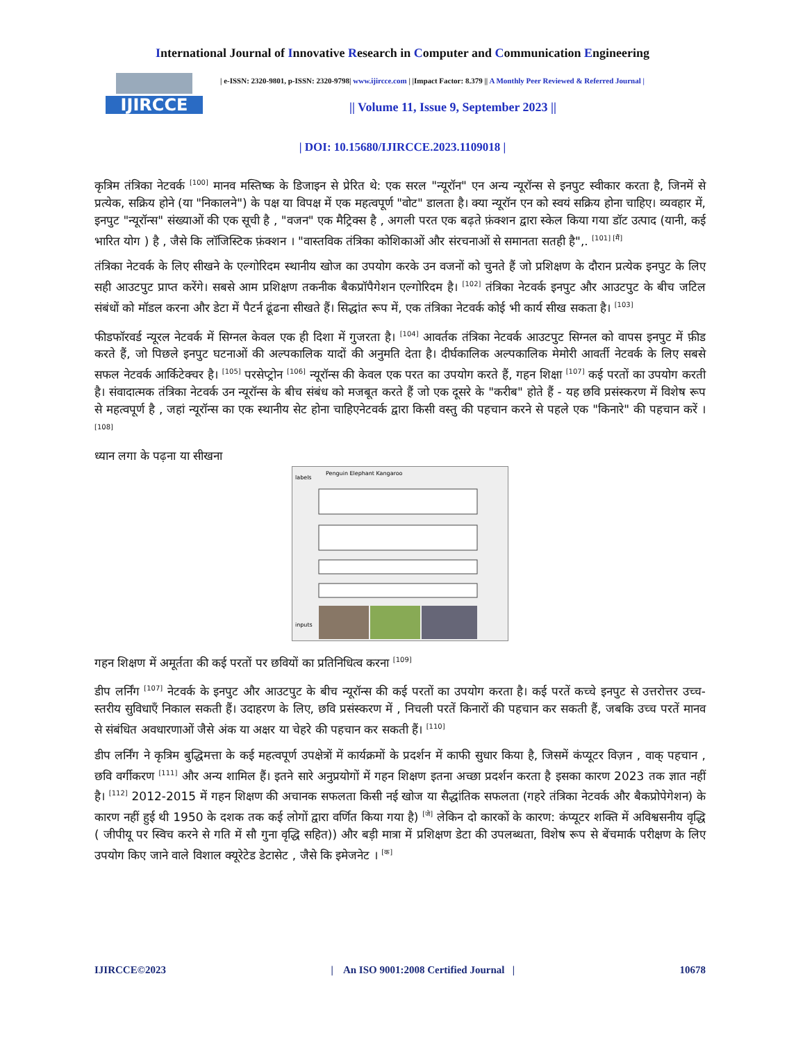International Journal of Innovative Research in Computer and Communication Engineering
IJIRCCE
| e-ISSN: 2320-9801, p-ISSN: 2320-9798| www.ijircce.com | |Impact Factor: 8.379 || A Monthly Peer Reviewed & Referred Journal |
|| Volume 11, Issue 9, September 2023 ||
| DOI: 10.15680/IJIRCCE.2023.1109018 |
कृत्रिम तंत्रिका नेटवर्क <sup>[100]</sup> मानव मस्तिष्क के डिजाइन से प्रेरित थे: एक सरल "न्यूरॉन" एन अन्य न्यूरॉन्स से इनपुट स्वीकार करता है, जिनमें से प्रत्येक, सक्रिय होने (या "निकालने") के पक्ष या विपक्ष में एक महत्वपूर्ण "वोट" डालता है। क्या न्यूरॉन एन को स्वयं सक्रिय होना चाहिए। व्यवहार में, इनपुट "न्यूरॉन्स" संख्याओं की एक सूची है , "वजन" एक मैट्रिक्स है , अगली परत एक बढ़ते फ़ंक्शन द्वारा स्केल किया गया डॉट उत्पाद (यानी, कई भारित योग ) है , जैसे कि लॉजिस्टिक फ़ंक्शन । "वास्तविक तंत्रिका कोशिकाओं और संरचनाओं से समानता सतही है",. <sup>[101] [मैं]</sup>
तंत्रिका नेटवर्क के लिए सीखने के एल्गोरिदम स्थानीय खोज का उपयोग करके उन वजनों को चुनते हैं जो प्रशिक्षण के दौरान प्रत्येक इनपुट के लिए सही आउटपुट प्राप्त करेंगे। सबसे आम प्रशिक्षण तकनीक बैकप्रॉपैगेशन एल्गोरिदम है। <sup>[102]</sup> तंत्रिका नेटवर्क इनपुट और आउटपुट के बीच जटिल संबंधों को मॉडल करना और डेटा में पैटर्न ढूंढना सीखते हैं। सिद्धांत रूप में, एक तंत्रिका नेटवर्क कोई भी कार्य सीख सकता है। <sup>[103]</sup>
फीडफॉरवर्ड न्यूरल नेटवर्क में सिग्नल केवल एक ही दिशा में गुजरता है। <sup>[104]</sup> आवर्तक तंत्रिका नेटवर्क आउटपुट सिग्नल को वापस इनपुट में फ़ीड करते हैं, जो पिछले इनपुट घटनाओं की अल्पकालिक यादों की अनुमति देता है। दीर्घकालिक अल्पकालिक मेमोरी आवर्ती नेटवर्क के लिए सबसे सफल नेटवर्क आर्किटेक्चर है। <sup>[105]</sup> परसेप्ट्रोन <sup>[106]</sup> न्यूरॉन्स की केवल एक परत का उपयोग करते हैं, गहन शिक्षा <sup>[107]</sup> कई परतों का उपयोग करती है। संवादात्मक तंत्रिका नेटवर्क उन न्यूरॉन्स के बीच संबंध को मजबूत करते हैं जो एक दूसरे के "करीब" होते हैं - यह छवि प्रसंस्करण में विशेष रूप से महत्वपूर्ण है , जहां न्यूरॉन्स का एक स्थानीय सेट होना चाहिएनेटवर्क द्वारा किसी वस्तु की पहचान करने से पहले एक "किनारे" की पहचान करें । <sup>[108]</sup>
ध्यान लगा के पढ़ना या सीखना
labels
Penguin Elephant Kangaroo
inputs
गहन शिक्षण में अमूर्तता की कई परतों पर छवियों का प्रतिनिधित्व करना <sup>[109]</sup>
डीप लर्निंग <sup>[107]</sup> नेटवर्क के इनपुट और आउटपुट के बीच न्यूरॉन्स की कई परतों का उपयोग करता है। कई परतें कच्चे इनपुट से उत्तरोत्तर उच्च-स्तरीय सुविधाएँ निकाल सकती हैं। उदाहरण के लिए, छवि प्रसंस्करण में , निचली परतें किनारों की पहचान कर सकती हैं, जबकि उच्च परतें मानव से संबंधित अवधारणाओं जैसे अंक या अक्षर या चेहरे की पहचान कर सकती हैं। <sup>[110]</sup>
डीप लर्निंग ने कृत्रिम बुद्धिमत्ता के कई महत्वपूर्ण उपक्षेत्रों में कार्यक्रमों के प्रदर्शन में काफी सुधार किया है, जिसमें कंप्यूटर विज़न , वाक् पहचान , छवि वर्गीकरण <sup>[111]</sup> और अन्य शामिल हैं। इतने सारे अनुप्रयोगों में गहन शिक्षण इतना अच्छा प्रदर्शन करता है इसका कारण 2023 तक ज्ञात नहीं है। <sup>[112]</sup> 2012-2015 में गहन शिक्षण की अचानक सफलता किसी नई खोज या सैद्धांतिक सफलता (गहरे तंत्रिका नेटवर्क और बैकप्रोपेगेशन) के कारण नहीं हुई थी 1950 के दशक तक कई लोगों द्वारा वर्णित किया गया है) <sup>[जे]</sup> लेकिन दो कारकों के कारण: कंप्यूटर शक्ति में अविश्वसनीय वृद्धि ( जीपीयू पर स्विच करने से गति में सौ गुना वृद्धि सहित)) और बड़ी मात्रा में प्रशिक्षण डेटा की उपलब्धता, विशेष रूप से बेंचमार्क परीक्षण के लिए उपयोग किए जाने वाले विशाल क्यूरेटेड डेटासेट , जैसे कि इमेजनेट । <sup>[क]</sup>
IJIRCCE©2023 | An ISO 9001:2008 Certified Journal | 10678